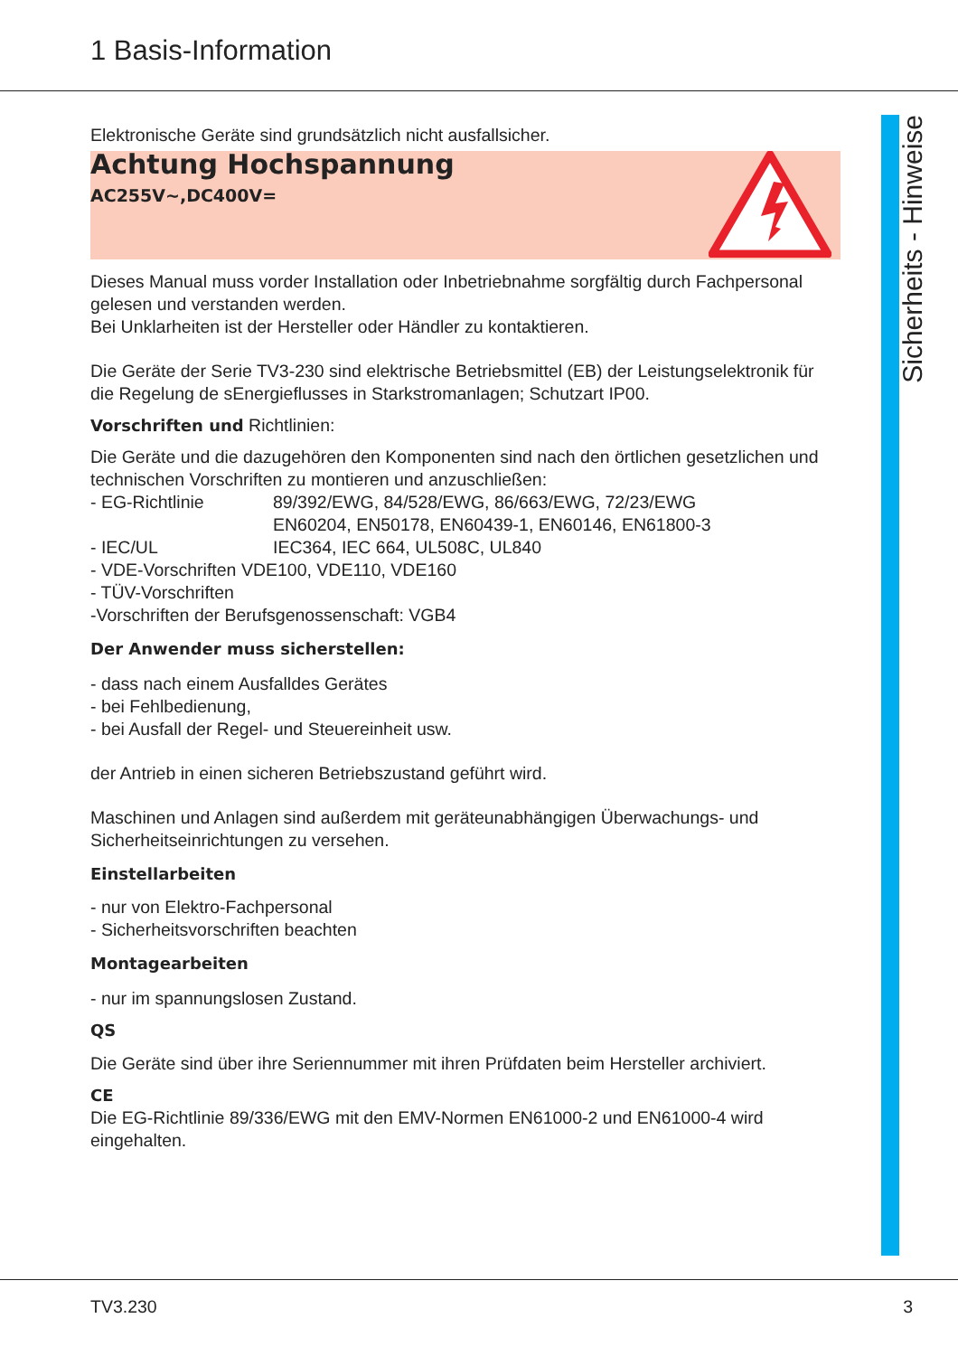1 Basis-Information
Elektronische Geräte sind grundsätzlich nicht ausfallsicher.
Achtung Hochspannung
AC255V~,DC400V=
Dieses Manual muss vorder Installation oder Inbetriebnahme sorgfältig durch Fachpersonal gelesen und verstanden werden.
Bei Unklarheiten ist der Hersteller oder Händler zu kontaktieren.
Die Geräte der Serie TV3-230 sind elektrische Betriebsmittel (EB) der Leistungselektronik für die Regelung de sEnergieflusses in Starkstromanlagen; Schutzart IP00.
Vorschriften und Richtlinien:
Die Geräte und die dazugehören den Komponenten sind nach den örtlichen gesetzlichen und technischen Vorschriften zu montieren und anzuschließen:
- EG-Richtlinie 89/392/EWG, 84/528/EWG, 86/663/EWG, 72/23/EWG
EN60204, EN50178, EN60439-1, EN60146, EN61800-3
- IEC/UL IEC364, IEC 664, UL508C, UL840
- VDE-Vorschriften VDE100, VDE110, VDE160
- TÜV-Vorschriften
-Vorschriften der Berufsgenossenschaft: VGB4
Der Anwender muss sicherstellen:
- dass nach einem Ausfalldes Gerätes
- bei Fehlbedienung,
- bei Ausfall der Regel- und Steuereinheit usw.
der Antrieb in einen sicheren Betriebszustand geführt wird.
Maschinen und Anlagen sind außerdem mit geräteunabhängigen Überwachungs- und Sicherheitseinrichtungen zu versehen.
Einstellarbeiten
- nur von Elektro-Fachpersonal
- Sicherheitsvorschriften beachten
Montagearbeiten
- nur im spannungslosen Zustand.
QS
Die Geräte sind über ihre Seriennummer mit ihren Prüfdaten beim Hersteller archiviert.
CE
Die EG-Richtlinie 89/336/EWG mit den EMV-Normen EN61000-2 und EN61000-4 wird eingehalten.
Sicherheits - Hinweise
TV3.230 3